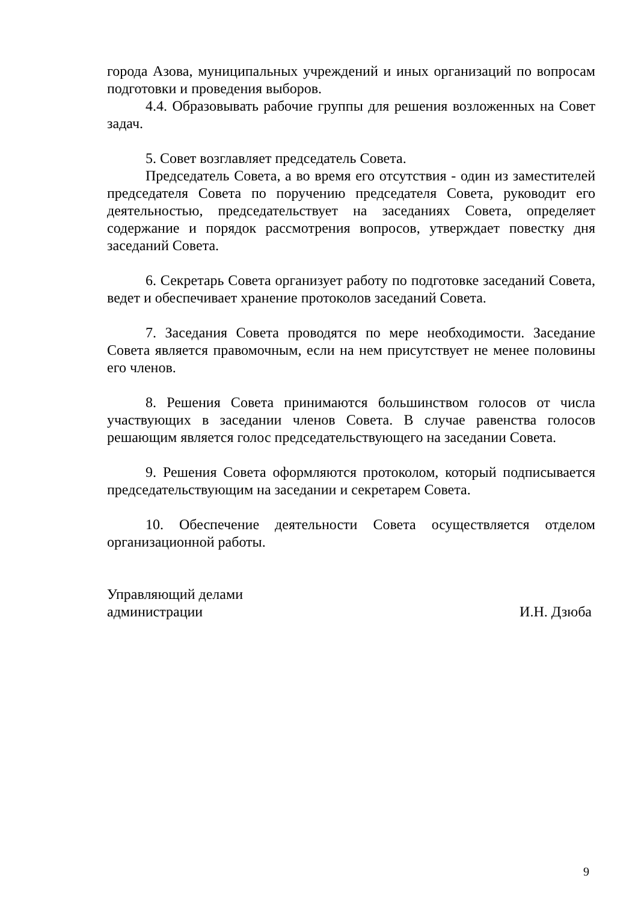города Азова, муниципальных учреждений и иных организаций по вопросам подготовки и проведения выборов.
4.4. Образовывать рабочие группы для решения возложенных на Совет задач.
5. Совет возглавляет председатель Совета.
Председатель Совета, а во время его отсутствия - один из заместителей председателя Совета по поручению председателя Совета, руководит его деятельностью, председательствует на заседаниях Совета, определяет содержание и порядок рассмотрения вопросов, утверждает повестку дня заседаний Совета.
6. Секретарь Совета организует работу по подготовке заседаний Совета, ведет и обеспечивает хранение протоколов заседаний Совета.
7. Заседания Совета проводятся по мере необходимости. Заседание Совета является правомочным, если на нем присутствует не менее половины его членов.
8. Решения Совета принимаются большинством голосов от числа участвующих в заседании членов Совета. В случае равенства голосов решающим является голос председательствующего на заседании Совета.
9. Решения Совета оформляются протоколом, который подписывается председательствующим на заседании и секретарем Совета.
10. Обеспечение деятельности Совета осуществляется отделом организационной работы.
Управляющий делами
администрации
И.Н. Дзюба
9